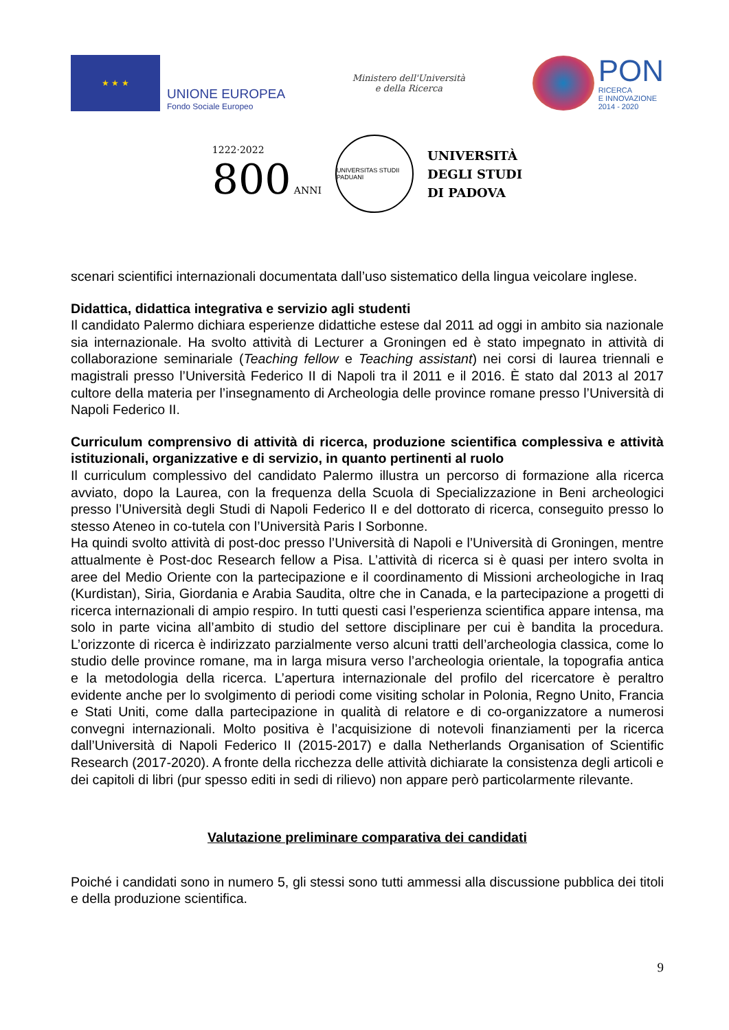★ ★ ★
UNIONE EUROPEA
Fondo Sociale Europeo
Ministero dell'Università
e della Ricerca
PON
RICERCA
E INNOVAZIONE
2014 - 2020
1222·2022
800 ANNI
UNIVERSITAS STUDII PADUANI
UNIVERSITÀ
DEGLI STUDI
DI PADOVA
scenari scientifici internazionali documentata dall’uso sistematico della lingua veicolare inglese.
Didattica, didattica integrativa e servizio agli studenti
Il candidato Palermo dichiara esperienze didattiche estese dal 2011 ad oggi in ambito sia nazionale sia internazionale. Ha svolto attività di Lecturer a Groningen ed è stato impegnato in attività di collaborazione seminariale (Teaching fellow e Teaching assistant) nei corsi di laurea triennali e magistrali presso l’Università Federico II di Napoli tra il 2011 e il 2016. È stato dal 2013 al 2017 cultore della materia per l’insegnamento di Archeologia delle province romane presso l’Università di Napoli Federico II.
Curriculum comprensivo di attività di ricerca, produzione scientifica complessiva e attività istituzionali, organizzative e di servizio, in quanto pertinenti al ruolo
Il curriculum complessivo del candidato Palermo illustra un percorso di formazione alla ricerca avviato, dopo la Laurea, con la frequenza della Scuola di Specializzazione in Beni archeologici presso l’Università degli Studi di Napoli Federico II e del dottorato di ricerca, conseguito presso lo stesso Ateneo in co-tutela con l’Università Paris I Sorbonne.
Ha quindi svolto attività di post-doc presso l’Università di Napoli e l’Università di Groningen, mentre attualmente è Post-doc Research fellow a Pisa. L’attività di ricerca si è quasi per intero svolta in aree del Medio Oriente con la partecipazione e il coordinamento di Missioni archeologiche in Iraq (Kurdistan), Siria, Giordania e Arabia Saudita, oltre che in Canada, e la partecipazione a progetti di ricerca internazionali di ampio respiro. In tutti questi casi l’esperienza scientifica appare intensa, ma solo in parte vicina all’ambito di studio del settore disciplinare per cui è bandita la procedura. L’orizzonte di ricerca è indirizzato parzialmente verso alcuni tratti dell’archeologia classica, come lo studio delle province romane, ma in larga misura verso l’archeologia orientale, la topografia antica e la metodologia della ricerca. L’apertura internazionale del profilo del ricercatore è peraltro evidente anche per lo svolgimento di periodi come visiting scholar in Polonia, Regno Unito, Francia e Stati Uniti, come dalla partecipazione in qualità di relatore e di co-organizzatore a numerosi convegni internazionali. Molto positiva è l’acquisizione di notevoli finanziamenti per la ricerca dall’Università di Napoli Federico II (2015-2017) e dalla Netherlands Organisation of Scientific Research (2017-2020). A fronte della ricchezza delle attività dichiarate la consistenza degli articoli e dei capitoli di libri (pur spesso editi in sedi di rilievo) non appare però particolarmente rilevante.
Valutazione preliminare comparativa dei candidati
Poiché i candidati sono in numero 5, gli stessi sono tutti ammessi alla discussione pubblica dei titoli e della produzione scientifica.
9